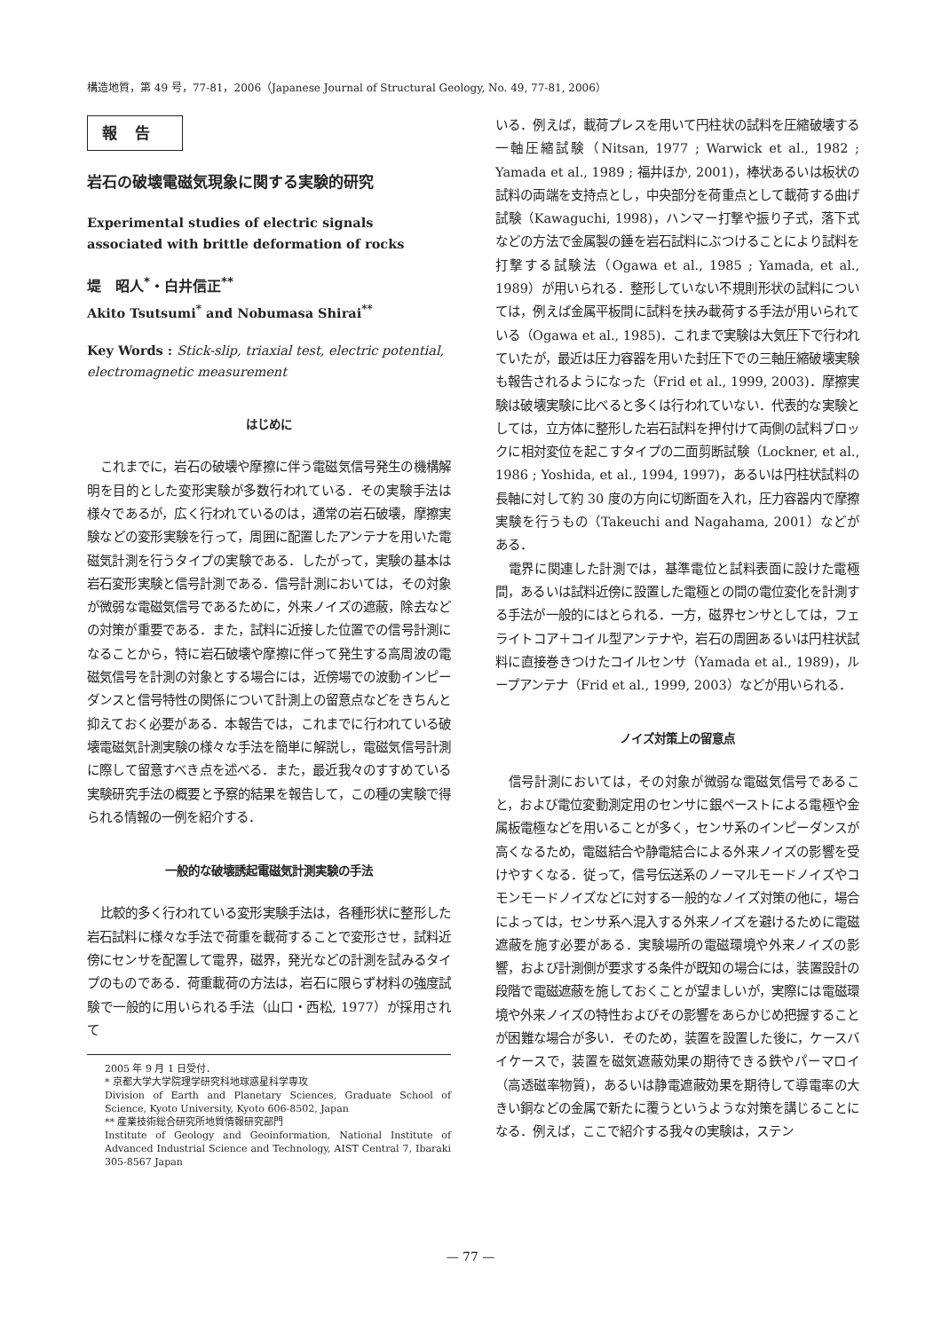構造地質，第 49 号，77-81，2006（Japanese Journal of Structural Geology, No. 49, 77-81, 2006）
報告
岩石の破壊電磁気現象に関する実験的研究
Experimental studies of electric signals associated with brittle deformation of rocks
堤　昭人<sup>*</sup>・白井信正<sup>**</sup>
Akito Tsutsumi<sup>*</sup> and Nobumasa Shirai<sup>**</sup>
Key Words : Stick-slip, triaxial test, electric potential, electromagnetic measurement
はじめに
これまでに，岩石の破壊や摩擦に伴う電磁気信号発生の機構解明を目的とした変形実験が多数行われている．その実験手法は様々であるが，広く行われているのは，通常の岩石破壊，摩擦実験などの変形実験を行って，周囲に配置したアンテナを用いた電磁気計測を行うタイプの実験である．したがって，実験の基本は岩石変形実験と信号計測である．信号計測においては，その対象が微弱な電磁気信号であるために，外来ノイズの遮蔽，除去などの対策が重要である．また，試料に近接した位置での信号計測になることから，特に岩石破壊や摩擦に伴って発生する高周波の電磁気信号を計測の対象とする場合には，近傍場での波動インピーダンスと信号特性の関係について計測上の留意点などをきちんと抑えておく必要がある．本報告では，これまでに行われている破壊電磁気計測実験の様々な手法を簡単に解説し，電磁気信号計測に際して留意すべき点を述べる．また，最近我々のすすめている実験研究手法の概要と予察的結果を報告して，この種の実験で得られる情報の一例を紹介する．
一般的な破壊誘起電磁気計測実験の手法
比較的多く行われている変形実験手法は，各種形状に整形した岩石試料に様々な手法で荷重を載荷することで変形させ，試料近傍にセンサを配置して電界，磁界，発光などの計測を試みるタイプのものである．荷重載荷の方法は，岩石に限らず材料の強度試験で一般的に用いられる手法（山口・西松, 1977）が採用されて
2005 年 9 月 1 日受付．
* 京都大学大学院理学研究科地球惑星科学専攻
Division of Earth and Planetary Sciences, Graduate School of Science, Kyoto University, Kyoto 606-8502, Japan
** 産業技術総合研究所地質情報研究部門
Institute of Geology and Geoinformation, National Institute of Advanced Industrial Science and Technology, AIST Central 7, Ibaraki 305-8567 Japan
いる．例えば，載荷プレスを用いて円柱状の試料を圧縮破壊する一軸圧縮試験（Nitsan, 1977 ; Warwick et al., 1982 ; Yamada et al., 1989 ; 福井ほか, 2001)，棒状あるいは板状の試料の両端を支持点とし，中央部分を荷重点として載荷する曲げ試験（Kawaguchi, 1998)，ハンマー打撃や振り子式，落下式などの方法で金属製の錘を岩石試料にぶつけることにより試料を打撃する試験法（Ogawa et al., 1985 ; Yamada, et al., 1989）が用いられる．整形していない不規則形状の試料については，例えば金属平板間に試料を挟み載荷する手法が用いられている（Ogawa et al., 1985)．これまで実験は大気圧下で行われていたが，最近は圧力容器を用いた封圧下での三軸圧縮破壊実験も報告されるようになった（Frid et al., 1999, 2003)．摩擦実験は破壊実験に比べると多くは行われていない．代表的な実験としては，立方体に整形した岩石試料を押付けて両側の試料ブロックに相対変位を起こすタイプの二面剪断試験（Lockner, et al., 1986 ; Yoshida, et al., 1994, 1997)，あるいは円柱状試料の長軸に対して約 30 度の方向に切断面を入れ，圧力容器内で摩擦実験を行うもの（Takeuchi and Nagahama, 2001）などがある．
電界に関連した計測では，基準電位と試料表面に設けた電極間，あるいは試料近傍に設置した電極との間の電位変化を計測する手法が一般的にはとられる．一方，磁界センサとしては，フェライトコア＋コイル型アンテナや，岩石の周囲あるいは円柱状試料に直接巻きつけたコイルセンサ（Yamada et al., 1989)，ループアンテナ（Frid et al., 1999, 2003）などが用いられる．
ノイズ対策上の留意点
信号計測においては，その対象が微弱な電磁気信号であること，および電位変動測定用のセンサに銀ペーストによる電極や金属板電極などを用いることが多く，センサ系のインピーダンスが高くなるため，電磁結合や静電結合による外来ノイズの影響を受けやすくなる．従って，信号伝送系のノーマルモードノイズやコモンモードノイズなどに対する一般的なノイズ対策の他に，場合によっては，センサ系へ混入する外来ノイズを避けるために電磁遮蔽を施す必要がある．実験場所の電磁環境や外来ノイズの影響，および計測側が要求する条件が既知の場合には，装置設計の段階で電磁遮蔽を施しておくことが望ましいが，実際には電磁環境や外来ノイズの特性およびその影響をあらかじめ把握することが困難な場合が多い．そのため，装置を設置した後に，ケースバイケースで，装置を磁気遮蔽効果の期待できる鉄やパーマロイ（高透磁率物質)，あるいは静電遮蔽効果を期待して導電率の大きい銅などの金属で新たに覆うというような対策を講じることになる．例えば，ここで紹介する我々の実験は，ステン
— 77 —